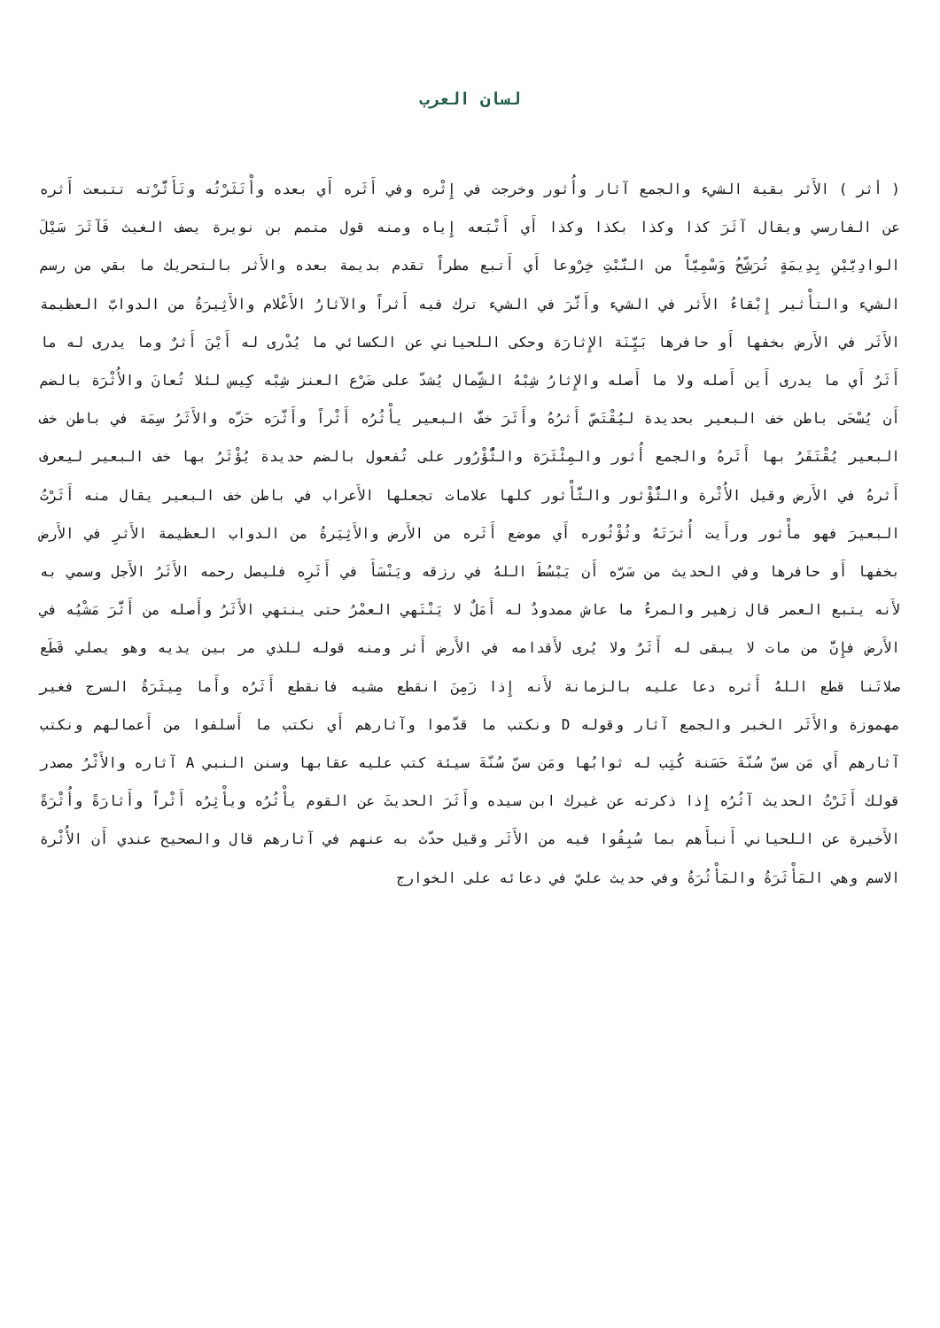لسان العرب
( أثر ) الأَثر بقية الشيء والجمع آثار وأُثور وخرجت في إِثْره وفي أَثَره أَي بعده وأْتَثَرْتُه وتَأَثَّرْته تتبعت أَثره عن الفارسي ويقال آثَرَ كذا وكذا بكذا وكذا أَي أَتْبَعه إِياه ومنه قول متمم بن نويرة يصف الغيث فَآثَرَ سَيْلَ الوادِيَّيْنِ بِدِيمَةٍ تُرَشِّحُ وَسْمِيّاً من النَّبْتِ خِرْوعا أَي أَتبع مطراً تقدم بديمة بعده والأَثر بالتحريك ما بقي من رسم الشيء والتأْثير إِبْقاءُ الأَثر في الشيء وأَثَّرَ في الشيء ترك فيه أَثراً والآثارُ الأَعْلام والأَثِيرَةُ من الدوابّ العظيمة الأَثَر في الأَرض بخفها أَو حافرها بَيِّنَة الإِثارَة وحكى اللحياني عن الكسائي ما يُدْرى له أَيْنَ أَثرٌ وما يدرى له ما أَثَرٌ أَي ما يدرى أَين أَصله ولا ما أَصله والإِثارُ شِبْهُ الشِّمال يُشدّ على ضَرْع العنز شِبْه كِيس لئلا تُعانَ والأُثْرَة بالضم أَن يُسْحَى باطن خف البعير بحديدة ليُقْتَصّ أَثرُهُ وأَثَرَ خفَّ البعير يأْثُرُه أَثْراً وأَثّرَه حَزّه والأَثَرُ سِمَة في باطن خف البعير يُقْتَفَرُ بها أَثَرهُ والجمع أُثور والمِئْثَرَة والثُّؤْرُور على تُفعول بالضم حديدة يُؤْثَرُ بها خف البعير ليعرف أَثرهُ في الأَرض وقيل الأُثْرة والثُّؤْثور والثَّأْثور كلها علامات تجعلها الأَعراب في باطن خف البعير يقال منه أَثَرْتُ البعيرَ فهو مأْثور ورأَيت أُثرَتَهُ وثُؤْثُوره أَي موضع أَثَره من الأَرض والأَثِيَرةُ من الدواب العظيمة الأَثرِ في الأَرض بخفها أَو حافرها وفي الحديث من سَرّه أَن يَبْسُطَ اللهُ في رزقه ويَنْسَأَ في أَثَرِه فليصل رحمه الأَثَرُ الأَجل وسمي به لأَنه يتبع العمر قال زهير والمرءُ ما عاش ممدودٌ له أَمَلٌ لا يَنْتَهي العمْرُ حتى ينتهي الأَثَرُ وأَصله من أَثَّرَ مَشْيُه في الأَرض فإِنَّ من مات لا يبقى له أَثَرٌ ولا يُرى لأَقدامه في الأَرض أَثر ومنه قوله للذي مر بين يديه وهو يصلي قَطَع صلاتَنا قطع اللهُ أَثره دعا عليه بالزمانة لأَنه إِذا زَمِنَ انقطع مشيه فانقطع أَثَرُه وأَما مِيثَرَةُ السرج فغير مهموزة والأَثَر الخبر والجمع آثار وقوله D ونكتب ما قدّموا وآثارهم أَي نكتب ما أَسلفوا من أَعمالهم ونكتب آثارهم أَي مَن سنّ سُنّةَ حَسَنة كُتِب له ثوابُها ومَن سنّ سُنّةَ سيئة كتب عليه عقابها وسنن النبي A آثاره والأَثْرُ مصدر قولك أَثَرْتُ الحديث آثُرُه إِذا ذكرته عن غيرك ابن سيده وأَثَرَ الحديثَ عن القوم يأْثُرُه ويأْثِرُه أَثْراً وأَثارَةً وأُثْرَةً الأَخيرة عن اللحياني أَنبأَهم بما سُبِقُوا فيه من الأَثَر وقيل حدّث به عنهم في آثارهم قال والصحيح عندي أَن الأُثْرة الاسم وهي المَأْثَرَةُ والمَأْثُرَةُ وفي حديث عليّ في دعائه على الخوارج